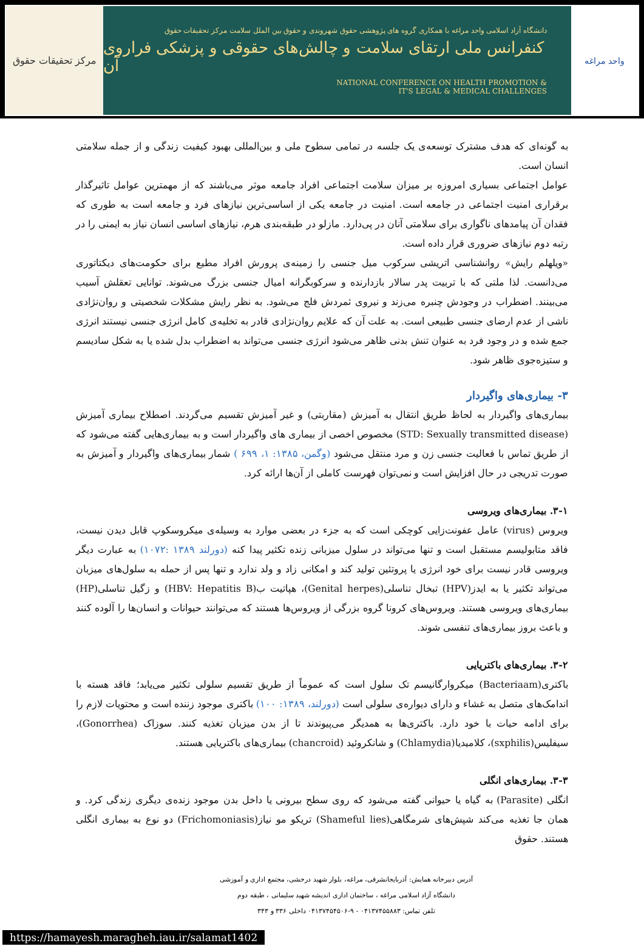مرکز تحقیقات حقوق
دانشگاه آزاد اسلامی واحد مراغه با همکاری گروه های پژوهشی حقوق شهروندی و حقوق بین الملل سلامت مرکز تحقیقات حقوق
کنفرانس ملی ارتقای سلامت و چالش‌های حقوقی و پزشکی فراروی آن
NATIONAL CONFERENCE ON HEALTH PROMOTION &
IT'S LEGAL & MEDICAL CHALLENGES
واحد مراغه
به گونه‌ای که هدف مشترک توسعه‌ی یک جلسه در تمامی سطوح ملی و بین‌المللی بهبود کیفیت زندگی و از جمله سلامتی انسان است.
عوامل اجتماعی بسیاری امروزه بر میزان سلامت اجتماعی افراد جامعه موثر می‌باشند که از مهمترین عوامل تاثیرگذار برقراری امنیت اجتماعی در جامعه است. امنیت در جامعه یکی از اساسی‌ترین نیازهای فرد و جامعه است به طوری که فقدان آن پیامدهای ناگواری برای سلامتی آنان در پی‌دارد. مازلو در طبقه‌بندی هرم، نیازهای اساسی انسان نیاز به ایمنی را در رتبه دوم نیازهای ضروری قرار داده است.
«ویلهلم رایش» روانشناسی اتریشی سرکوب میل جنسی را زمینه‌ی پرورش افراد مطیع برای حکومت‌های دیکتاتوری می‌دانست. لذا ملتی که با تربیت پدر سالار بازدارنده و سرکوبگرانه امیال جنسی بزرگ می‌شوند. توانایی تعقلش آسیب می‌بینند. اضطراب در وجودش چنبره می‌زند و نیروی ثمردش فلج می‌شود. به نظر رایش مشکلات شخصیتی و روان‌نژادی ناشی از عدم ارضای جنسی طبیعی است. به علت آن که علایم روان‌نژادی قادر به تخلیه‌ی کامل انرژی جنسی نیستند انرژی جمع شده و در وجود فرد به عنوان تنش بدنی ظاهر می‌شود انرژی جنسی می‌تواند به اضطراب بدل شده یا به شکل سادیسم و ستیزه‌جوی ظاهر شود.
۳- بیماری‌های واگیردار
بیماری‌های واگیردار به لحاظ طریق انتقال به آمیزش (مقاربتی) و غیر آمیزش تقسیم می‌گردند. اصطلاح بیماری آمیزش (STD: Sexually transmitted disease) مخصوص اخصی از بیماری های واگیردار است و به بیماری‌هایی گفته می‌شود که از طریق تماس با فعالیت جنسی زن و مرد منتقل می‌شود (وگمن، ۱۳۸۵: ۱، ۶۹۹ ) شمار بیماری‌های واگیردار و آمیزش به صورت تدریجی در حال افزایش است و نمی‌توان فهرست کاملی از آن‌ها ارائه کرد.
۳-۱. بیماری‌های ویروسی
ویروس (virus) عامل عفونت‌زایی کوچکی است که به جزء در بعضی موارد به وسیله‌ی میکروسکوپ قابل دیدن نیست، فاقد متابولیسم مستقبل است و تنها می‌تواند در سلول میزبانی زنده تکثیر پیدا کنه (دورلند ۱۳۸۹ :۱۰۷۲) به عبارت دیگر ویروسی قادر نیست برای خود انرژی یا پروتئین تولید کند و امکانی زاد و ولد ندارد و تنها پس از حمله به سلول‌های میزبان می‌تواند تکثیر یا به ایدز(HPV) تبخال تناسلی(Genital herpes)، هپاتیت ب(HBV: Hepatitis B) و زگیل تناسلی(HP) بیماری‌های ویروسی هستند. ویروس‌های کرونا گروه بزرگی از ویروس‌ها هستند که می‌توانند حیوانات و انسان‌ها را آلوده کنند و باعث بروز بیماری‌های تنفسی شوند.
۳-۲. بیماری‌های باکتریایی
باکتری(Bacteriaam) میکروارگانیسم تک سلول است که عموماً از طریق تقسیم سلولی تکثیر می‌یابد؛ فاقد هسته با اندامک‌های متصل به غشاء و دارای دیواره‌ی سلولی است (دورلند، ۱۳۸۹: ۱۰۰) باکتری موجود زننده است و محتویات لازم را برای ادامه حیات با خود دارد. باکتری‌ها به همدیگر می‌پیوندند تا از بدن میزبان تغذیه کنند. سوزاک (Gonorrhea)، سیفلیس(sxphilis)، کلامیدیا(Chlamydia) و شانکروئید (chancroid) بیماری‌های باکتریایی هستند.
۳-۳. بیماری‌های انگلی
انگلی (Parasite) به گیاه یا حیوانی گفته می‌شود که روی سطح بیرونی یا داخل بدن موجود زنده‌ی دیگری زندگی کرد. و همان جا تغذیه می‌کند شپش‌های شرمگاهی(Shameful lies) تریکو مو نیاز(Frichomoniasis) دو نوع به بیماری انگلی هستند. حقوق
آدرس دبیرخانه همایش: آذربایجانشرقی، مراغه، بلوار شهید درخشی، مجتمع اداری و آموزشی
دانشگاه آزاد اسلامی مراغه ، ساختمان اداری اندیشه شهید سلیمانی ، طبقه دوم
تلفن تماس: ۰۴۱۳۷۴۵۵۸۸۳ - ۹-۰۴۱۳۷۴۵۴۵۰۶ داخلی ۳۳۶ و ۳۴۳
https://hamayesh.maragheh.iau.ir/salamat1402